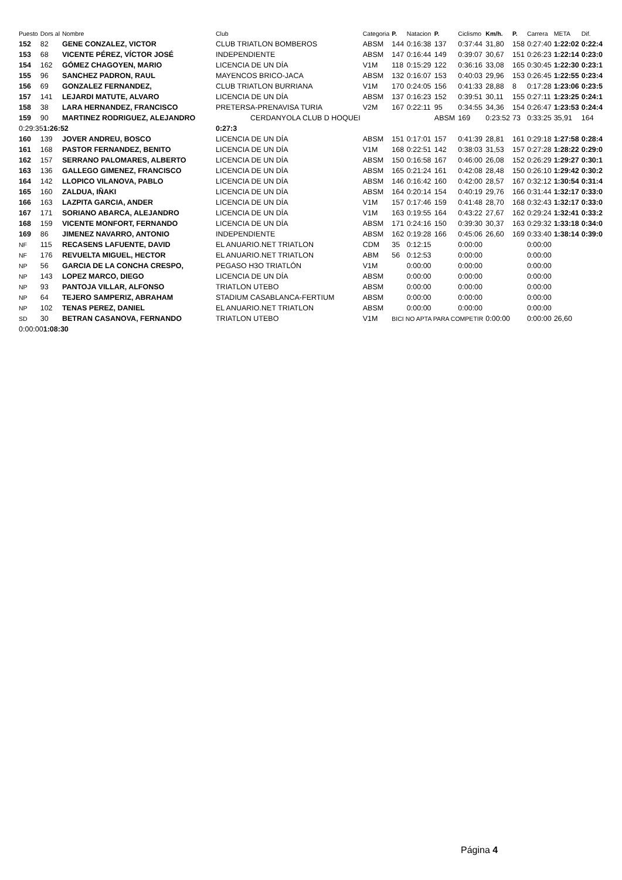| Puesto | Dors al | Nombre | Club | Categoria | P. | Natacion | P. | Ciclismo | Km/h. | P. | Carrera | META | Dif. |
| --- | --- | --- | --- | --- | --- | --- | --- | --- | --- | --- | --- | --- | --- |
| 152 | 82 | GENE CONZALEZ, VICTOR | CLUB TRIATLON BOMBEROS | ABSM | 144 | 0:16:38 | 137 | 0:37:44 | 31,80 | 158 | 0:27:40 | 1:22:02 | 0:22:4 |
| 153 | 68 | VICENTE PÉREZ, VÍCTOR JOSÉ | INDEPENDIENTE | ABSM | 147 | 0:16:44 | 149 | 0:39:07 | 30,67 | 151 | 0:26:23 | 1:22:14 | 0:23:0 |
| 154 | 162 | GÓMEZ CHAGOYEN, MARIO | LICENCIA DE UN DÍA | V1M | 118 | 0:15:29 | 122 | 0:36:16 | 33,08 | 165 | 0:30:45 | 1:22:30 | 0:23:1 |
| 155 | 96 | SANCHEZ PADRON, RAUL | MAYENCOS BRICO-JACA | ABSM | 132 | 0:16:07 | 153 | 0:40:03 | 29,96 | 153 | 0:26:45 | 1:22:55 | 0:23:4 |
| 156 | 69 | GONZALEZ FERNANDEZ, | CLUB TRIATLON BURRIANA | V1M | 170 | 0:24:05 | 156 | 0:41:33 | 28,88 | 8 | 0:17:28 | 1:23:06 | 0:23:5 |
| 157 | 141 | LEJARDI MATUTE, ALVARO | LICENCIA DE UN DÍA | ABSM | 137 | 0:16:23 | 152 | 0:39:51 | 30,11 | 155 | 0:27:11 | 1:23:25 | 0:24:1 |
| 158 | 38 | LARA HERNANDEZ, FRANCISCO | PRETERSA-PRENAVISA TURIA | V2M | 167 | 0:22:11 | 95 | 0:34:55 | 34,36 | 154 | 0:26:47 | 1:23:53 | 0:24:4 |
| 159 | 90 | MARTINEZ RODRIGUEZ, ALEJANDRO CERDANYOLA CLUB D HOQUEI | | | | | ABSM | 169 | 0:23:52 | 73 | 0:33:25 | 35,91 | 164 |
| 0:29:35 1:26:52 | | | 0:27:3 | | | | | | | | | | |
| 160 | 139 | JOVER ANDREU, BOSCO | LICENCIA DE UN DÍA | ABSM | 151 | 0:17:01 | 157 | 0:41:39 | 28,81 | 161 | 0:29:18 | 1:27:58 | 0:28:4 |
| 161 | 168 | PASTOR FERNANDEZ, BENITO | LICENCIA DE UN DÍA | V1M | 168 | 0:22:51 | 142 | 0:38:03 | 31,53 | 157 | 0:27:28 | 1:28:22 | 0:29:0 |
| 162 | 157 | SERRANO PALOMARES, ALBERTO | LICENCIA DE UN DÍA | ABSM | 150 | 0:16:58 | 167 | 0:46:00 | 26,08 | 152 | 0:26:29 | 1:29:27 | 0:30:1 |
| 163 | 136 | GALLEGO GIMENEZ, FRANCISCO | LICENCIA DE UN DÍA | ABSM | 165 | 0:21:24 | 161 | 0:42:08 | 28,48 | 150 | 0:26:10 | 1:29:42 | 0:30:2 |
| 164 | 142 | LLOPICO VILANOVA, PABLO | LICENCIA DE UN DÍA | ABSM | 146 | 0:16:42 | 160 | 0:42:00 | 28,57 | 167 | 0:32:12 | 1:30:54 | 0:31:4 |
| 165 | 160 | ZALDUA, IÑAKI | LICENCIA DE UN DÍA | ABSM | 164 | 0:20:14 | 154 | 0:40:19 | 29,76 | 166 | 0:31:44 | 1:32:17 | 0:33:0 |
| 166 | 163 | LAZPITA GARCIA, ANDER | LICENCIA DE UN DÍA | V1M | 157 | 0:17:46 | 159 | 0:41:48 | 28,70 | 168 | 0:32:43 | 1:32:17 | 0:33:0 |
| 167 | 171 | SORIANO ABARCA, ALEJANDRO | LICENCIA DE UN DÍA | V1M | 163 | 0:19:55 | 164 | 0:43:22 | 27,67 | 162 | 0:29:24 | 1:32:41 | 0:33:2 |
| 168 | 159 | VICENTE MONFORT, FERNANDO | LICENCIA DE UN DÍA | ABSM | 171 | 0:24:16 | 150 | 0:39:30 | 30,37 | 163 | 0:29:32 | 1:33:18 | 0:34:0 |
| 169 | 86 | JIMENEZ NAVARRO, ANTONIO | INDEPENDIENTE | ABSM | 162 | 0:19:28 | 166 | 0:45:06 | 26,60 | 169 | 0:33:40 | 1:38:14 | 0:39:0 |
| NF | 115 | RECASENS LAFUENTE, DAVID | EL ANUARIO.NET TRIATLON | CDM | 35 | 0:12:15 | | 0:00:00 | | | 0:00:00 | | |
| NF | 176 | REVUELTA MIGUEL, HECTOR | EL ANUARIO.NET TRIATLON | ABM | 56 | 0:12:53 | | 0:00:00 | | | 0:00:00 | | |
| NP | 56 | GARCIA DE LA CONCHA CRESPO, | PEGASO H3O TRIATLÓN | V1M | | 0:00:00 | | 0:00:00 | | | 0:00:00 | | |
| NP | 143 | LOPEZ MARCO, DIEGO | LICENCIA DE UN DÍA | ABSM | | 0:00:00 | | 0:00:00 | | | 0:00:00 | | |
| NP | 93 | PANTOJA VILLAR, ALFONSO | TRIATLON UTEBO | ABSM | | 0:00:00 | | 0:00:00 | | | 0:00:00 | | |
| NP | 64 | TEJERO SAMPERIZ, ABRAHAM | STADIUM CASABLANCA-FERTIUM | ABSM | | 0:00:00 | | 0:00:00 | | | 0:00:00 | | |
| NP | 102 | TENAS PEREZ, DANIEL | EL ANUARIO.NET TRIATLON | ABSM | | 0:00:00 | | 0:00:00 | | | 0:00:00 | | |
| SD | 30 | BETRAN CASANOVA, FERNANDO | TRIATLON UTEBO | V1M | BICI NO APTA PARA COMPETIR | | | | 0:00:00 | | 0:00:00 | 26,60 | |
| 0:00:00 1:08:30 | | | | | | | | | | | | | |
Página 4